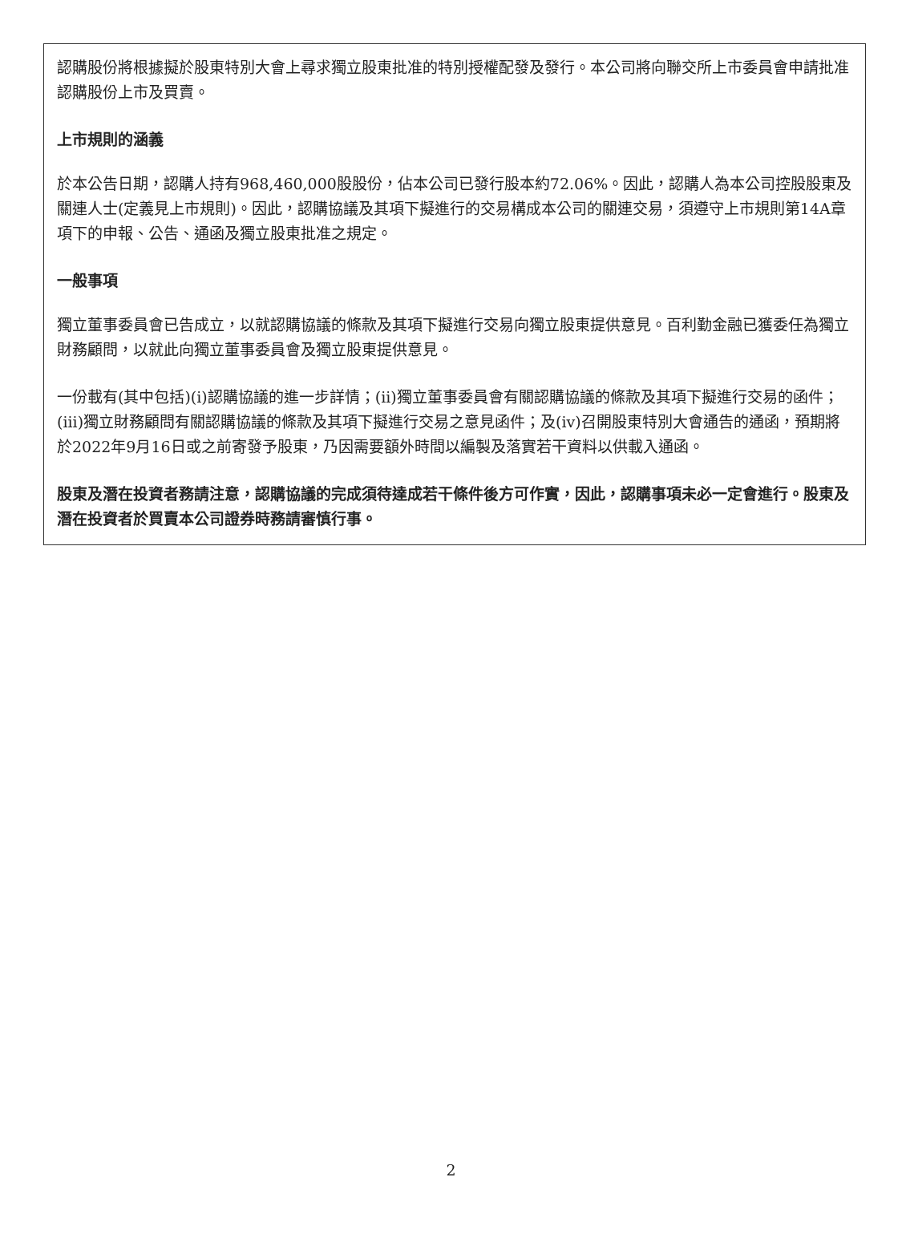認購股份將根據擬於股東特別大會上尋求獨立股東批准的特別授權配發及發行。本公司將向聯交所上市委員會申請批准認購股份上市及買賣。
上市規則的涵義
於本公告日期，認購人持有968,460,000股股份，佔本公司已發行股本約72.06%。因此，認購人為本公司控股股東及關連人士(定義見上市規則)。因此，認購協議及其項下擬進行的交易構成本公司的關連交易，須遵守上市規則第14A章項下的申報、公告、通函及獨立股東批准之規定。
一般事項
獨立董事委員會已告成立，以就認購協議的條款及其項下擬進行交易向獨立股東提供意見。百利勤金融已獲委任為獨立財務顧問，以就此向獨立董事委員會及獨立股東提供意見。
一份載有(其中包括)(i)認購協議的進一步詳情；(ii)獨立董事委員會有關認購協議的條款及其項下擬進行交易的函件；(iii)獨立財務顧問有關認購協議的條款及其項下擬進行交易之意見函件；及(iv)召開股東特別大會通告的通函，預期將於2022年9月16日或之前寄發予股東，乃因需要額外時間以編製及落實若干資料以供載入通函。
股東及潛在投資者務請注意，認購協議的完成須待達成若干條件後方可作實，因此，認購事項未必一定會進行。股東及潛在投資者於買賣本公司證券時務請審慎行事。
2